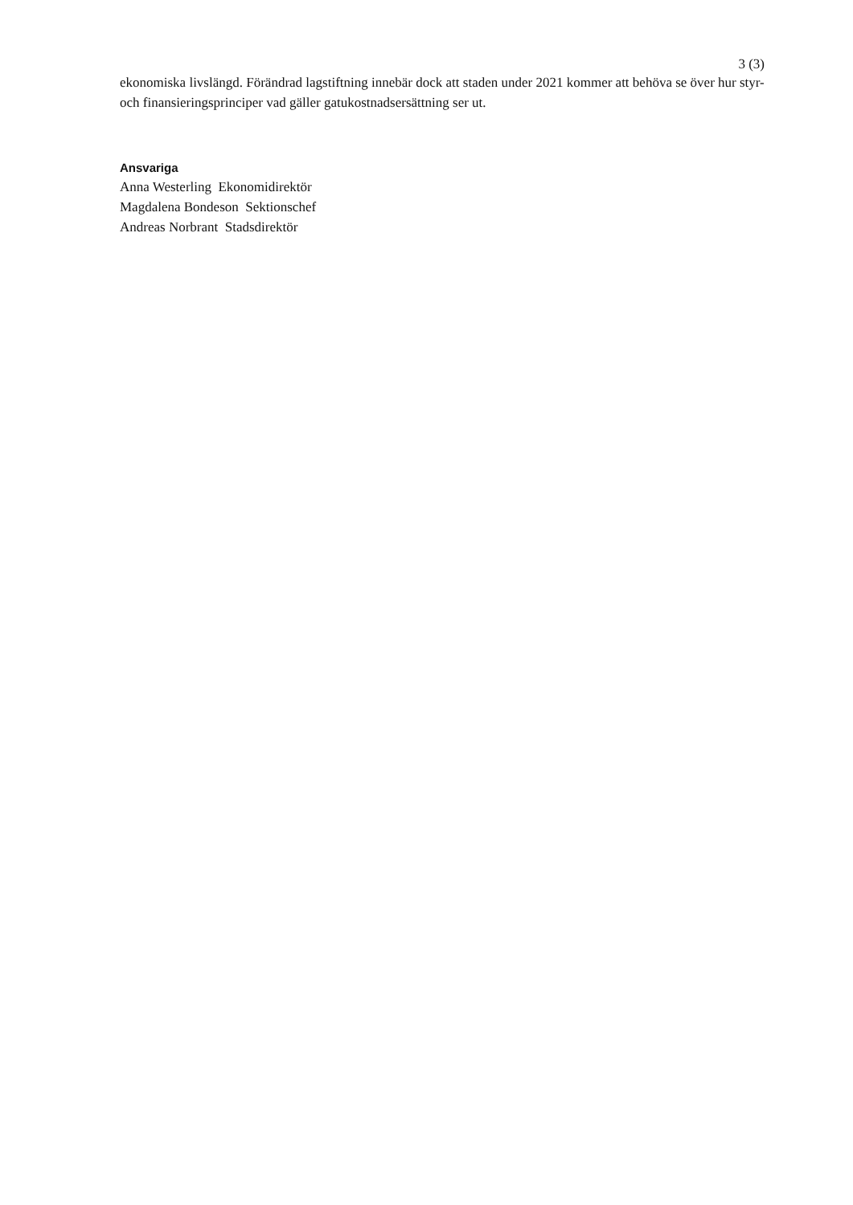3 (3)
ekonomiska livslängd. Förändrad lagstiftning innebär dock att staden under 2021 kommer att behöva se över hur styr- och finansieringsprinciper vad gäller gatukostnadsersättning ser ut.
Ansvariga
Anna Westerling Ekonomidirektör
Magdalena Bondeson Sektionschef
Andreas Norbrant Stadsdirektör